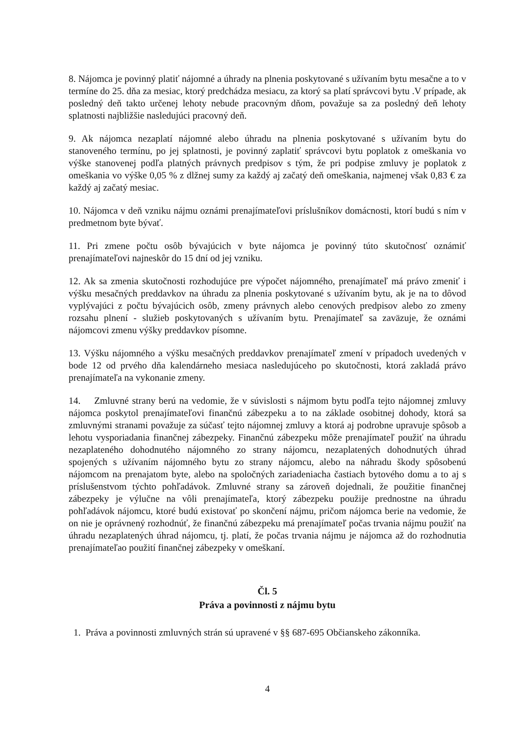8. Nájomca je povinný platiť nájomné a úhrady na plnenia poskytované s užívaním bytu mesačne a to v termíne do 25. dňa za mesiac, ktorý predchádza mesiacu, za ktorý sa platí správcovi bytu .V prípade, ak posledný deň takto určenej lehoty nebude pracovným dňom, považuje sa za posledný deň lehoty splatnosti najbližšie nasledujúci pracovný deň.
9. Ak nájomca nezaplatí nájomné alebo úhradu na plnenia poskytované s užívaním bytu do stanoveného termínu, po jej splatnosti, je povinný zaplatiť správcovi bytu poplatok z omeškania vo výške stanovenej podľa platných právnych predpisov s tým, že pri podpise zmluvy je poplatok z omeškania vo výške 0,05 % z dlžnej sumy za každý aj začatý deň omeškania, najmenej však 0,83 € za každý aj začatý mesiac.
10. Nájomca v deň vzniku nájmu oznámi prenajímateľovi príslušníkov domácnosti, ktorí budú s ním v predmetnom byte bývať.
11. Pri zmene počtu osôb bývajúcich v byte nájomca je povinný túto skutočnosť oznámiť prenajímateľovi najneskôr do 15 dní od jej vzniku.
12. Ak sa zmenia skutočnosti rozhodujúce pre výpočet nájomného, prenajímateľ má právo zmeniť i výšku mesačných preddavkov na úhradu za plnenia poskytované s užívaním bytu, ak je na to dôvod vyplývajúci z počtu bývajúcich osôb, zmeny právnych alebo cenových predpisov alebo zo zmeny rozsahu plnení - služieb poskytovaných s užívaním bytu. Prenajímateľ sa zaväzuje, že oznámi nájomcovi zmenu výšky preddavkov písomne.
13. Výšku nájomného a výšku mesačných preddavkov prenajímateľ zmení v prípadoch uvedených v bode 12 od prvého dňa kalendárneho mesiaca nasledujúceho po skutočnosti, ktorá zakladá právo prenajímateľa na vykonanie zmeny.
14. Zmluvné strany berú na vedomie, že v súvislosti s nájmom bytu podľa tejto nájomnej zmluvy nájomca poskytol prenajímateľovi finančnú zábezpeku a to na základe osobitnej dohody, ktorá sa zmluvnými stranami považuje za súčasť tejto nájomnej zmluvy a ktorá aj podrobne upravuje spôsob a lehotu vysporiadania finančnej zábezpeky. Finančnú zábezpeku môže prenajímateľ použiť na úhradu nezaplateného dohodnutého nájomného zo strany nájomcu, nezaplatených dohodnutých úhrad spojených s užívaním nájomného bytu zo strany nájomcu, alebo na náhradu škody spôsobenú nájomcom na prenajatom byte, alebo na spoločných zariadeniacha častiach bytového domu a to aj s príslušenstvom týchto pohľadávok. Zmluvné strany sa zároveň dojednali, že použitie finančnej zábezpeky je výlučne na vôli prenajímateľa, ktorý zábezpeku použije prednostne na úhradu pohľadávok nájomcu, ktoré budú existovať po skončení nájmu, pričom nájomca berie na vedomie, že on nie je oprávnený rozhodnúť, že finančnú zábezpeku má prenajímateľ počas trvania nájmu použiť na úhradu nezaplatených úhrad nájomcu, tj. platí, že počas trvania nájmu je nájomca až do rozhodnutia prenajímateľao použití finančnej zábezpeky v omeškaní.
Čl. 5
Práva a povinnosti z nájmu bytu
1. Práva a povinnosti zmluvných strán sú upravené v §§ 687-695 Občianskeho zákonníka.
4